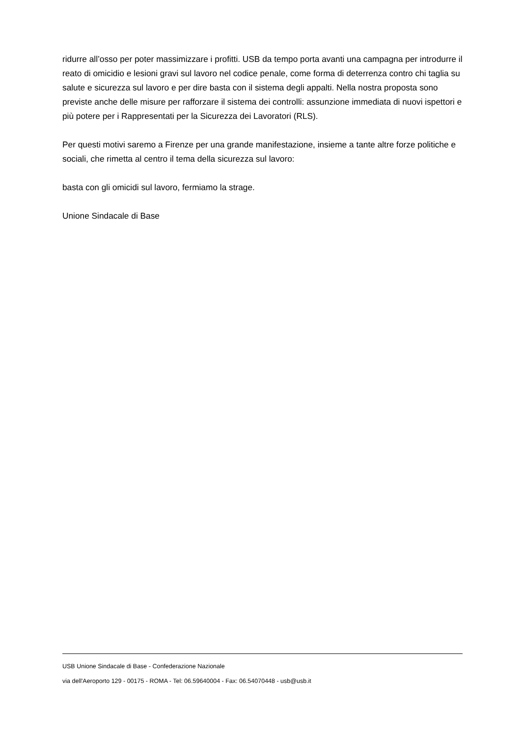ridurre all’osso per poter massimizzare i profitti. USB da tempo porta avanti una campagna per introdurre il reato di omicidio e lesioni gravi sul lavoro nel codice penale, come forma di deterrenza contro chi taglia su salute e sicurezza sul lavoro e per dire basta con il sistema degli appalti. Nella nostra proposta sono previste anche delle misure per rafforzare il sistema dei controlli: assunzione immediata di nuovi ispettori e più potere per i Rappresentati per la Sicurezza dei Lavoratori (RLS).
Per questi motivi saremo a Firenze per una grande manifestazione, insieme a tante altre forze politiche e sociali, che rimetta al centro il tema della sicurezza sul lavoro:
basta con gli omicidi sul lavoro, fermiamo la strage.
Unione Sindacale di Base
USB Unione Sindacale di Base - Confederazione Nazionale
via dell'Aeroporto 129 - 00175 - ROMA - Tel: 06.59640004 - Fax: 06.54070448 - usb@usb.it